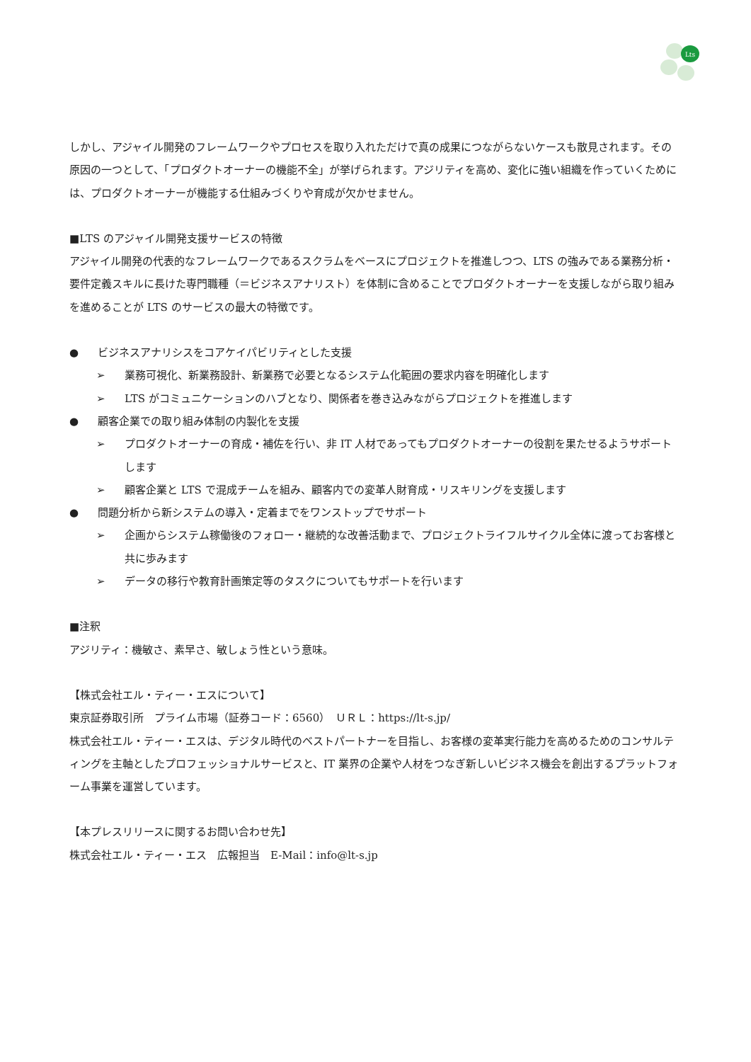Lts
しかし、アジャイル開発のフレームワークやプロセスを取り入れただけで真の成果につながらないケースも散見されます。その原因の一つとして、「プロダクトオーナーの機能不全」が挙げられます。アジリティを高め、変化に強い組織を作っていくためには、プロダクトオーナーが機能する仕組みづくりや育成が欠かせません。
■LTS のアジャイル開発支援サービスの特徴
アジャイル開発の代表的なフレームワークであるスクラムをベースにプロジェクトを推進しつつ、LTS の強みである業務分析・要件定義スキルに長けた専門職種（＝ビジネスアナリスト）を体制に含めることでプロダクトオーナーを支援しながら取り組みを進めることが LTS のサービスの最大の特徴です。
● ビジネスアナリシスをコアケイパビリティとした支援
➢ 業務可視化、新業務設計、新業務で必要となるシステム化範囲の要求内容を明確化します
➢ LTS がコミュニケーションのハブとなり、関係者を巻き込みながらプロジェクトを推進します
● 顧客企業での取り組み体制の内製化を支援
➢ プロダクトオーナーの育成・補佐を行い、非 IT 人材であってもプロダクトオーナーの役割を果たせるようサポートします
➢ 顧客企業と LTS で混成チームを組み、顧客内での変革人財育成・リスキリングを支援します
● 問題分析から新システムの導入・定着までをワンストップでサポート
➢ 企画からシステム稼働後のフォロー・継続的な改善活動まで、プロジェクトライフルサイクル全体に渡ってお客様と共に歩みます
➢ データの移行や教育計画策定等のタスクについてもサポートを行います
■注釈
アジリティ：機敏さ、素早さ、敏しょう性という意味。
【株式会社エル・ティー・エスについて】
東京証券取引所　プライム市場（証券コード：6560）　ＵＲＬ：https://lt-s.jp/
株式会社エル・ティー・エスは、デジタル時代のベストパートナーを目指し、お客様の変革実行能力を高めるためのコンサルティングを主軸としたプロフェッショナルサービスと、IT 業界の企業や人材をつなぎ新しいビジネス機会を創出するプラットフォーム事業を運営しています。
【本プレスリリースに関するお問い合わせ先】
株式会社エル・ティー・エス　広報担当　E-Mail：info@lt-s.jp